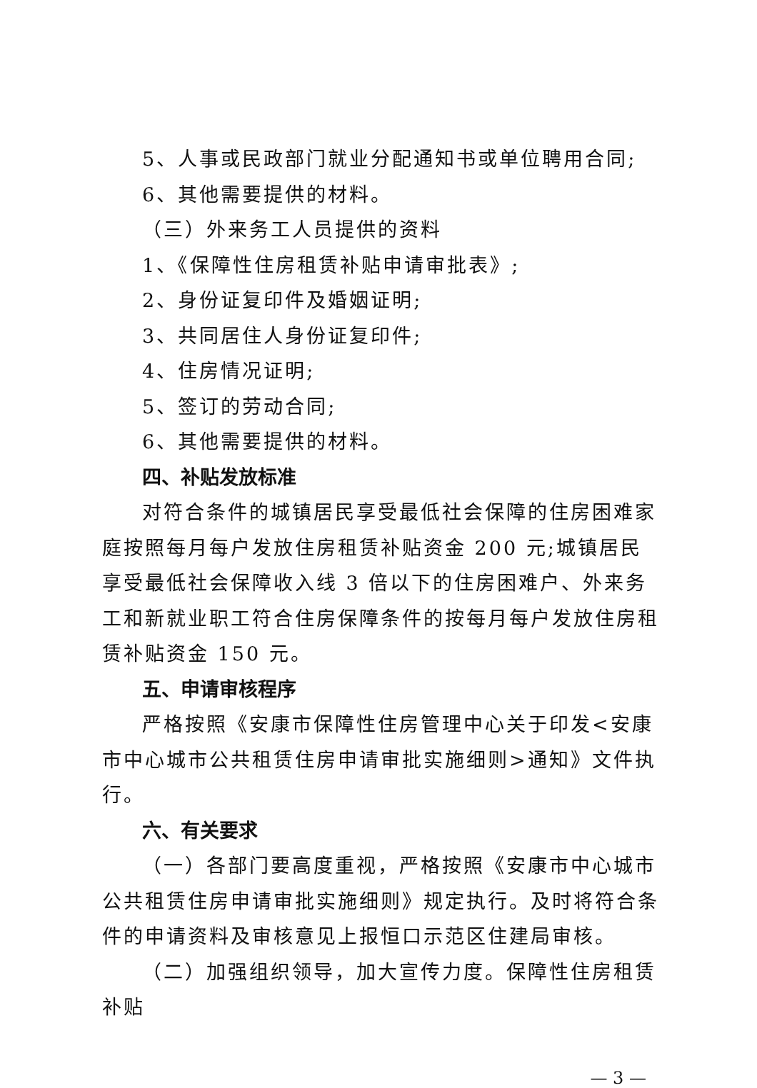5、人事或民政部门就业分配通知书或单位聘用合同;
6、其他需要提供的材料。
（三）外来务工人员提供的资料
1、《保障性住房租赁补贴申请审批表》;
2、身份证复印件及婚姻证明;
3、共同居住人身份证复印件;
4、住房情况证明;
5、签订的劳动合同;
6、其他需要提供的材料。
四、补贴发放标准
对符合条件的城镇居民享受最低社会保障的住房困难家庭按照每月每户发放住房租赁补贴资金 200 元;城镇居民享受最低社会保障收入线 3 倍以下的住房困难户、外来务工和新就业职工符合住房保障条件的按每月每户发放住房租赁补贴资金 150 元。
五、申请审核程序
严格按照《安康市保障性住房管理中心关于印发<安康市中心城市公共租赁住房申请审批实施细则>通知》文件执行。
六、有关要求
（一）各部门要高度重视，严格按照《安康市中心城市公共租赁住房申请审批实施细则》规定执行。及时将符合条件的申请资料及审核意见上报恒口示范区住建局审核。
（二）加强组织领导，加大宣传力度。保障性住房租赁补贴
— 3 —